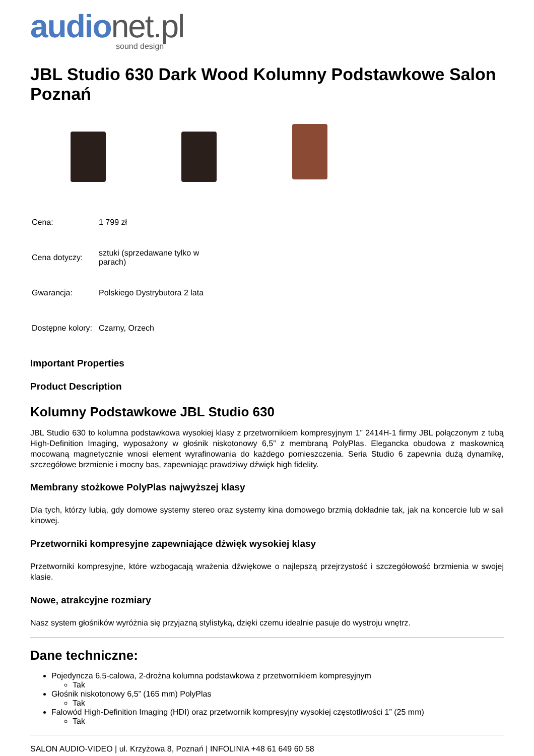audionet.pl
sound design
JBL Studio 630 Dark Wood Kolumny Podstawkowe Salon Poznań
| Cena: | 1 799 zł |
| Cena dotyczy: | sztuki (sprzedawane tylko w parach) |
| Gwarancja: | Polskiego Dystrybutora 2 lata |
| Dostępne kolory: | Czarny, Orzech |
Important Properties
Product Description
Kolumny Podstawkowe JBL Studio 630
JBL Studio 630 to kolumna podstawkowa wysokiej klasy z przetwornikiem kompresyjnym 1” 2414H-1 firmy JBL połączonym z tubą High-Definition Imaging, wyposażony w głośnik niskotonowy 6,5” z membraną PolyPlas. Elegancka obudowa z maskownicą mocowaną magnetycznie wnosi element wyrafinowania do każdego pomieszczenia. Seria Studio 6 zapewnia dużą dynamikę, szczegółowe brzmienie i mocny bas, zapewniając prawdziwy dźwięk high fidelity.
Membrany stożkowe PolyPlas najwyższej klasy
Dla tych, którzy lubią, gdy domowe systemy stereo oraz systemy kina domowego brzmią dokładnie tak, jak na koncercie lub w sali kinowej.
Przetworniki kompresyjne zapewniające dźwięk wysokiej klasy
Przetworniki kompresyjne, które wzbogacają wrażenia dźwiękowe o najlepszą przejrzystość i szczegółowość brzmienia w swojej klasie.
Nowe, atrakcyjne rozmiary
Nasz system głośników wyróżnia się przyjazną stylistyką, dzięki czemu idealnie pasuje do wystroju wnętrz.
Dane techniczne:
Pojedyncza 6,5-calowa, 2-drożna kolumna podstawkowa z przetwornikiem kompresyjnym
Tak
Głośnik niskotonowy 6,5” (165 mm) PolyPlas
Tak
Falowód High-Definition Imaging (HDI) oraz przetwornik kompresyjny wysokiej częstotliwości 1” (25 mm)
Tak
SALON AUDIO-VIDEO | ul. Krzyżowa 8, Poznań | INFOLINIA +48 61 649 60 58